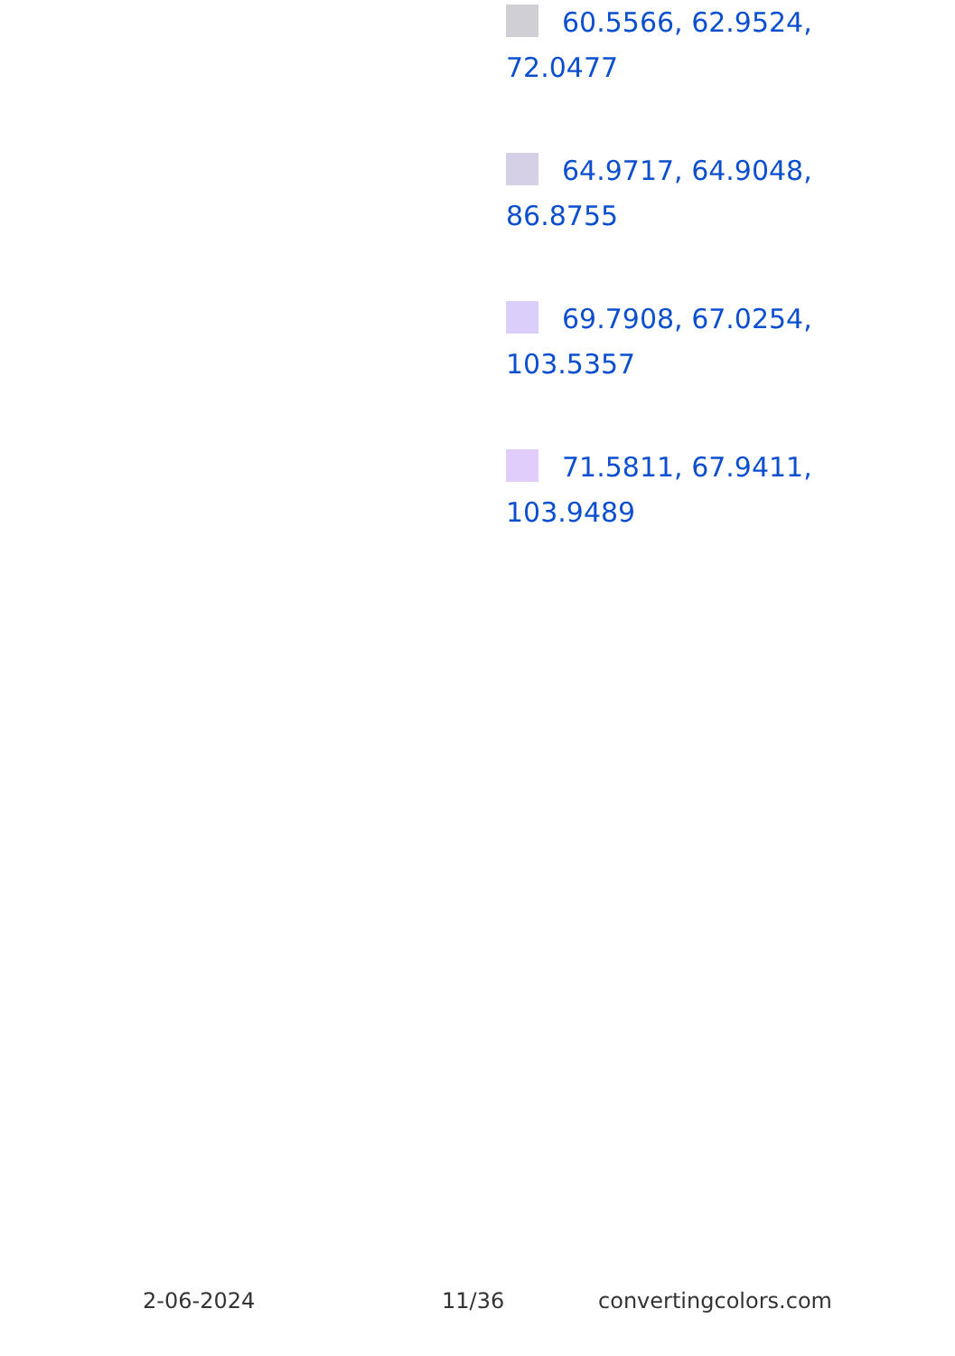60.5566, 62.9524, 72.0477
64.9717, 64.9048, 86.8755
69.7908, 67.0254, 103.5357
71.5811, 67.9411, 103.9489
2-06-2024 11/36 convertingcolors.com